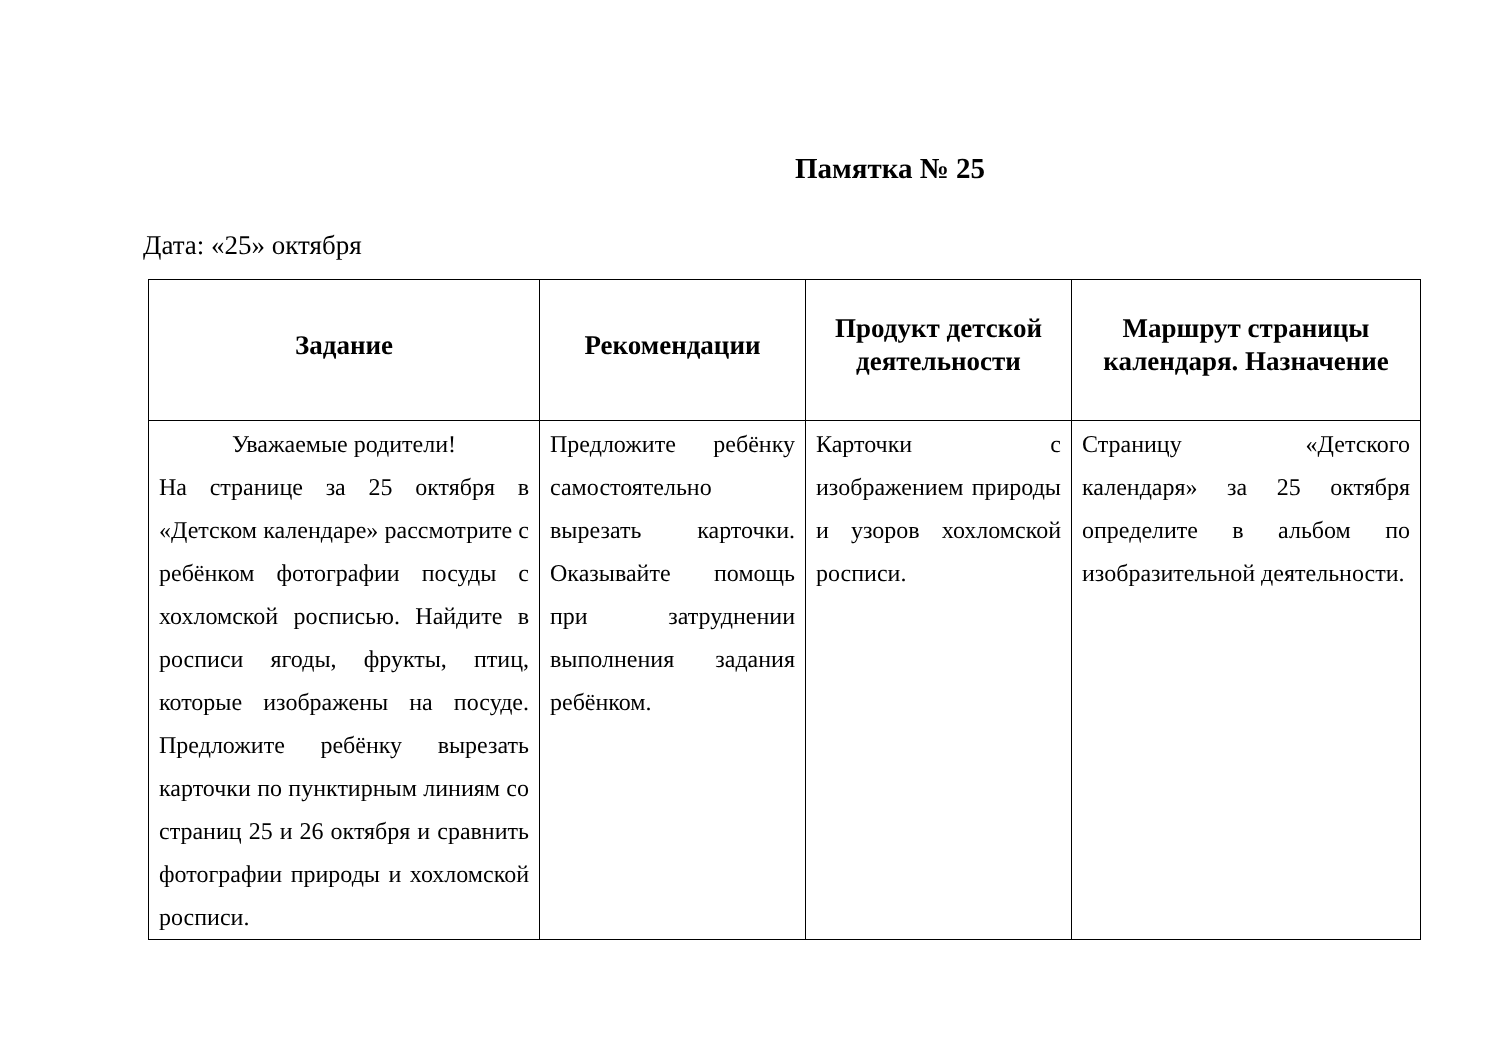Памятка № 25
Дата: «25» октября
| Задание | Рекомендации | Продукт детской деятельности | Маршрут страницы календаря. Назначение |
| --- | --- | --- | --- |
| Уважаемые родители! На странице за 25 октября в «Детском календаре» рассмотрите с ребёнком фотографии посуды с хохломской росписью. Найдите в росписи ягоды, фрукты, птиц, которые изображены на посуде. Предложите ребёнку вырезать карточки по пунктирным линиям со страниц 25 и 26 октября и сравнить фотографии природы и хохломской росписи. | Предложите ребёнку самостоятельно вырезать карточки. Оказывайте помощь при затруднении выполнения задания ребёнком. | Карточки с изображением природы и узоров хохломской росписи. | Страницу «Детского календаря» за 25 октября определите в альбом по изобразительной деятельности. |